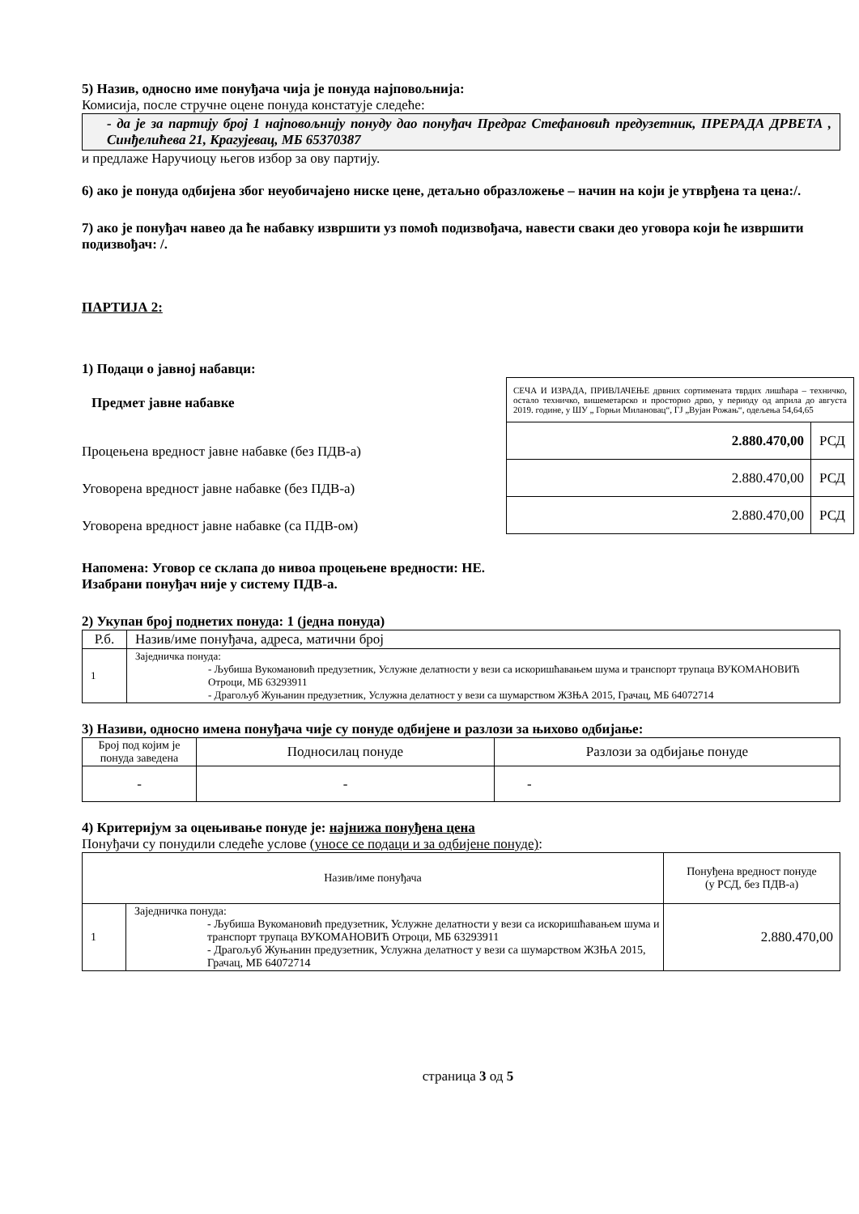5) Назив, односно име понуђача чија је понуда најповољнија:
Комисија, после стручне оцене понуда констатује следеће:
- да је за партију број 1 најповољнију понуду дао понуђач Предраг Стефановић предузетник, ПРЕРАДА ДРВЕТА , Синђелићева 21, Крагујевац, МБ 65370387
и предлаже Наручиоцу његов избор за ову партију.
6) ако је понуда одбијена због неуобичајено ниске цене, детаљно образложење – начин на који је утврђена та цена:/.
7) ако је понуђач навео да ће набавку извршити уз помоћ подизвођача, навести сваки део уговора који ће извршити подизвођач: /.
ПАРТИЈА 2:
1) Подаци о јавној набавци:
Предмет јавне набавке
Процењена вредност јавне набавке (без ПДВ-а)
Уговорена вредност јавне набавке (без ПДВ-а)
Уговорена вредност јавне набавке (са ПДВ-ом)
| СЕЧА И ИЗРАДА, ПРИВЛАЧЕЊЕ дрвних сортимената тврдих лишћара – техничко, остало техничко, вишеметарско и просторно дрво, у периоду од априла до августа 2019. године, у ШУ „ Горњи Милановац“, ГЈ „Вујан Рожањ“, одељења 54,64,65 | |
| 2.880.470,00 | РСД |
| 2.880.470,00 | РСД |
| 2.880.470,00 | РСД |
Напомена: Уговор се склапа до нивоа процењене вредности: НЕ.
Изабрани понуђач није у систему ПДВ-а.
2) Укупан број поднетих понуда: 1 (једна понуда)
| Р.б. | Назив/име понуђача, адреса, матични број |
| --- | --- |
| 1 | Заједничка понуда: - Љубиша Вукомановић предузетник, Услужне делатности у вези са искоришћавањем шума и транспорт трупаца ВУКОМАНОВИЋ Отроци, МБ 63293911 - Драгољуб Жуњанин предузетник, Услужна делатност у вези са шумарством ЖЗЊА 2015, Грачац, МБ 64072714 |
3) Називи, односно имена понуђача чије су понуде одбијене и разлози за њихово одбијање:
| Број под којим је понуда заведена | Подносилац понуде | Разлози за одбијање понуде |
| --- | --- | --- |
| - | - | - |
4) Критеријум за оцењивање понуде је: најнижа понуђена цена
Понуђачи су понудили следеће услове (уносе се подаци и за одбијене понуде):
| Назив/име понуђача | | Понуђена вредност понуде (у РСД, без ПДВ-а) |
| --- | --- | --- |
| 1 | Заједничка понуда: - Љубиша Вукомановић предузетник, Услужне делатности у вези са искоришћавањем шума и транспорт трупаца ВУКОМАНОВИЋ Отроци, МБ 63293911 - Драгољуб Жуњанин предузетник, Услужна делатност у вези са шумарством ЖЗЊА 2015, Грачац, МБ 64072714 | 2.880.470,00 |
страница 3 од 5